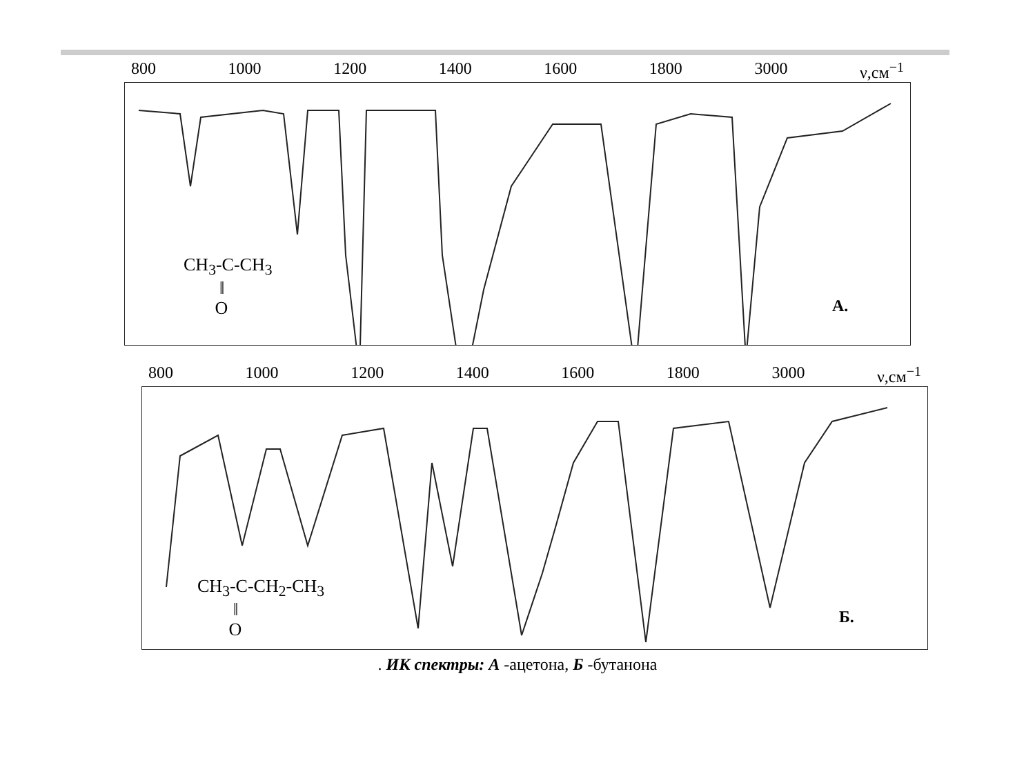800 1000 1200 1400 1600 1800 3000 ν,см<sup>−1</sup>
CH<sub>3</sub>-C-CH<sub>3</sub>
‖
O
А.
800 1000 1200 1400 1600 1800 3000 ν,см<sup>−1</sup>
CH<sub>3</sub>-C-CH<sub>2</sub>-CH<sub>3</sub>
‖
O
Б.
. ИК спектры: А -ацетона, Б -бутанона